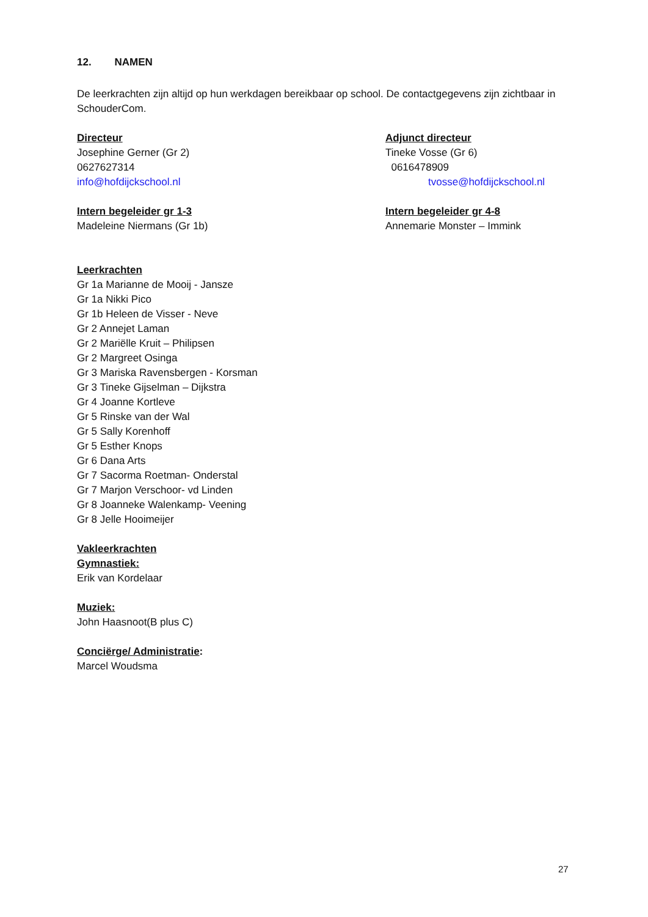12. NAMEN
De leerkrachten zijn altijd op hun werkdagen bereikbaar op school. De contactgegevens zijn zichtbaar in SchouderCom.
Directeur
Josephine Gerner (Gr 2)
0627627314
info@hofdijckschool.nl
Adjunct directeur
Tineke Vosse (Gr 6)
0616478909
tvosse@hofdijckschool.nl
Intern begeleider gr 1-3
Madeleine Niermans (Gr 1b)
Intern begeleider gr 4-8
Annemarie Monster – Immink
Leerkrachten
Gr 1a Marianne de Mooij - Jansze
Gr 1a Nikki Pico
Gr 1b Heleen de Visser - Neve
Gr 2 Annejet Laman
Gr 2 Mariëlle Kruit – Philipsen
Gr 2 Margreet Osinga
Gr 3 Mariska Ravensbergen - Korsman
Gr 3 Tineke Gijselman – Dijkstra
Gr 4 Joanne Kortleve
Gr 5 Rinske van der Wal
Gr 5 Sally Korenhoff
Gr 5 Esther Knops
Gr 6 Dana Arts
Gr 7 Sacorma Roetman- Onderstal
Gr 7 Marjon Verschoor- vd Linden
Gr 8 Joanneke Walenkamp- Veening
Gr 8 Jelle Hooimeijer
Vakleerkrachten
Gymnastiek:
Erik van Kordelaar
Muziek:
John Haasnoot(B plus C)
Conciërge/ Administratie:
Marcel Woudsma
27